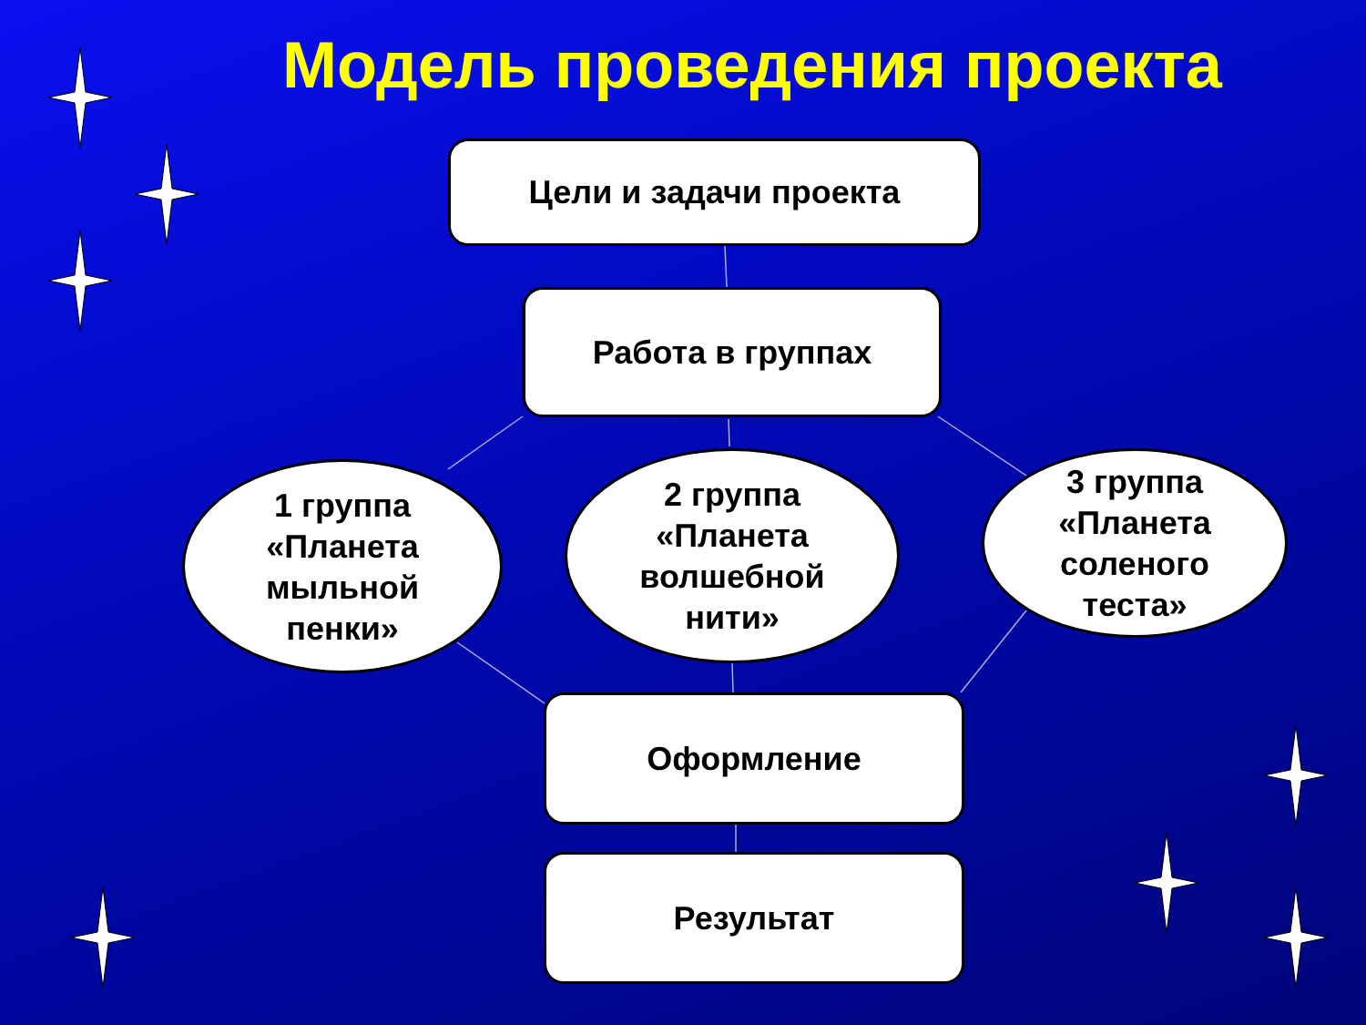Модель проведения проекта
Цели и задачи проекта
Работа в группах
1 группа
«Планета
мыльной
пенки»
2 группа
«Планета
волшебной
нити»
3 группа
«Планета
соленого
теста»
Оформление
Результат